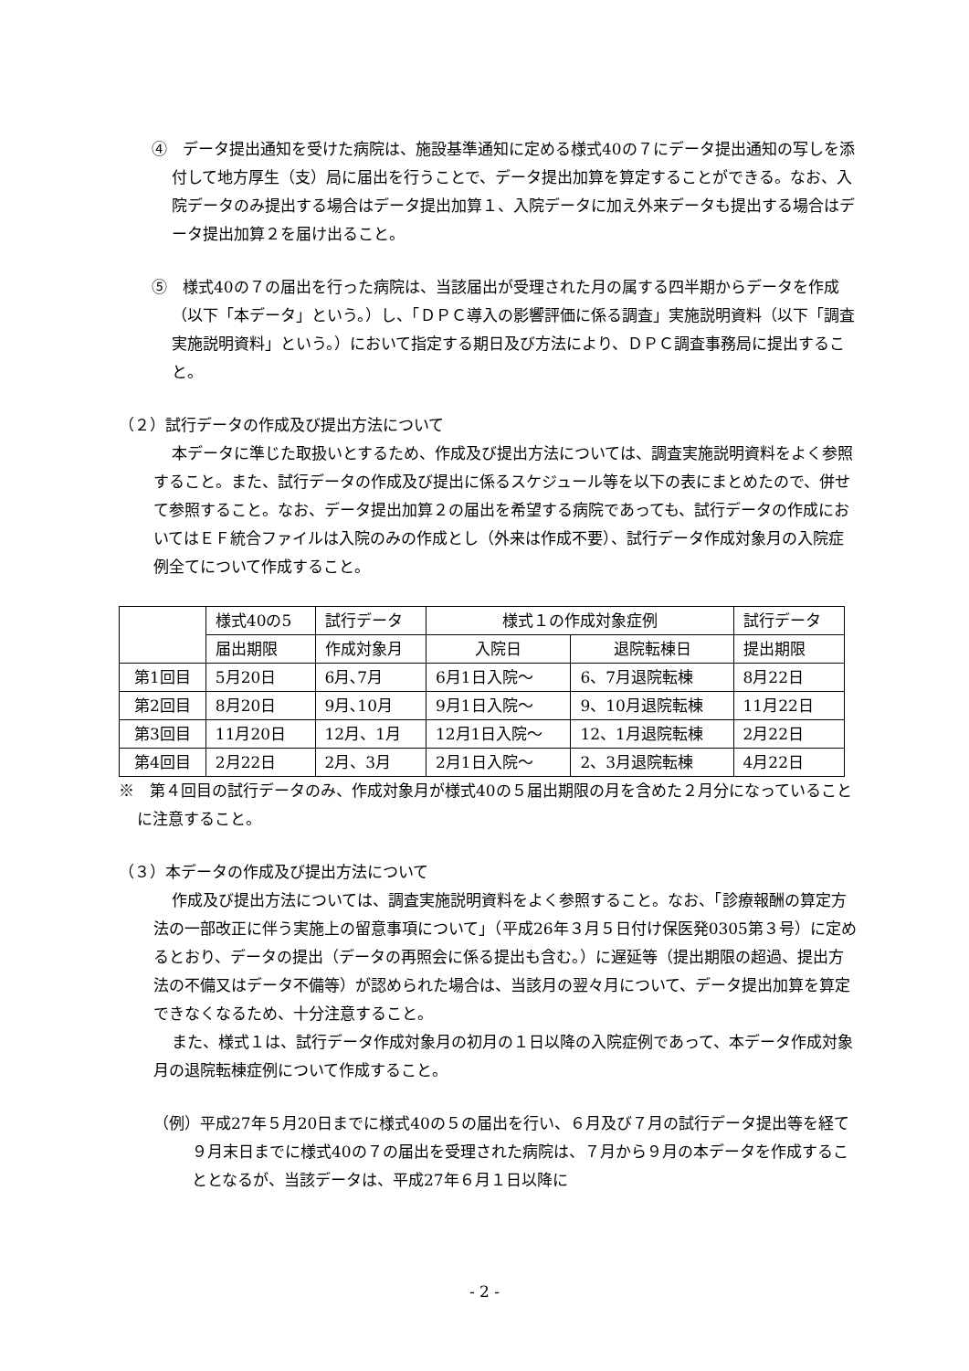④　データ提出通知を受けた病院は、施設基準通知に定める様式40の７にデータ提出通知の写しを添付して地方厚生（支）局に届出を行うことで、データ提出加算を算定することができる。なお、入院データのみ提出する場合はデータ提出加算１、入院データに加え外来データも提出する場合はデータ提出加算２を届け出ること。
⑤　様式40の７の届出を行った病院は、当該届出が受理された月の属する四半期からデータを作成（以下「本データ」という。）し、「ＤＰＣ導入の影響評価に係る調査」実施説明資料（以下「調査実施説明資料」という。）において指定する期日及び方法により、ＤＰＣ調査事務局に提出すること。
（２）試行データの作成及び提出方法について
本データに準じた取扱いとするため、作成及び提出方法については、調査実施説明資料をよく参照すること。また、試行データの作成及び提出に係るスケジュール等を以下の表にまとめたので、併せて参照すること。なお、データ提出加算２の届出を希望する病院であっても、試行データの作成においてはＥＦ統合ファイルは入院のみの作成とし（外来は作成不要）、試行データ作成対象月の入院症例全てについて作成すること。
| | 様式40の5 | 試行データ | 様式１の作成対象症例 | | 試行データ |
| | 届出期限 | 作成対象月 | 入院日 | 退院転棟日 | 提出期限 |
| 第1回目 | 5月20日 | 6月､7月 | 6月1日入院～ | 6、7月退院転棟 | 8月22日 |
| 第2回目 | 8月20日 | 9月､10月 | 9月1日入院～ | 9、10月退院転棟 | 11月22日 |
| 第3回目 | 11月20日 | 12月、1月 | 12月1日入院～ | 12、1月退院転棟 | 2月22日 |
| 第4回目 | 2月22日 | 2月、3月 | 2月1日入院～ | 2、3月退院転棟 | 4月22日 |
※　第４回目の試行データのみ、作成対象月が様式40の５届出期限の月を含めた２月分になっていることに注意すること。
（３）本データの作成及び提出方法について
作成及び提出方法については、調査実施説明資料をよく参照すること。なお、「診療報酬の算定方法の一部改正に伴う実施上の留意事項について」（平成26年３月５日付け保医発0305第３号）に定めるとおり、データの提出（データの再照会に係る提出も含む。）に遅延等（提出期限の超過、提出方法の不備又はデータ不備等）が認められた場合は、当該月の翌々月について、データ提出加算を算定できなくなるため、十分注意すること。
また、様式１は、試行データ作成対象月の初月の１日以降の入院症例であって、本データ作成対象月の退院転棟症例について作成すること。
（例）平成27年５月20日までに様式40の５の届出を行い、６月及び７月の試行データ提出等を経て９月末日までに様式40の７の届出を受理された病院は、７月から９月の本データを作成することとなるが、当該データは、平成27年６月１日以降に
- 2 -